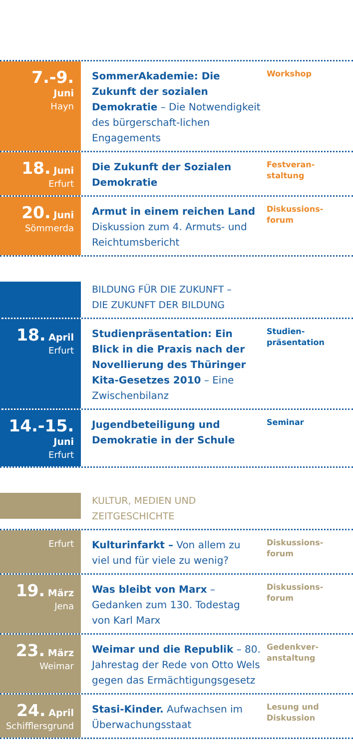7.-9.
Juni
Hayn
SommerAkademie: Die Zukunft der sozialen Demokratie – Die Notwendigkeit des bürgerschaft-lichen Engagements
Workshop
18. Juni
Erfurt
Die Zukunft der Sozialen Demokratie
Festveran-
staltung
20. Juni
Sömmerda
Armut in einem reichen Land
Diskussion zum 4. Armuts- und Reichtumsbericht
Diskussions-
forum
BILDUNG FÜR DIE ZUKUNFT –
DIE ZUKUNFT DER BILDUNG
18. April
Erfurt
Studienpräsentation: Ein Blick in die Praxis nach der Novellierung des Thüringer Kita-Gesetzes 2010 – Eine Zwischenbilanz
Studien-
präsentation
14.-15.
Juni
Erfurt
Jugendbeteiligung und Demokratie in der Schule
Seminar
KULTUR, MEDIEN UND ZEITGESCHICHTE
Erfurt
Kulturinfarkt – Von allem zu viel und für viele zu wenig?
Diskussions-
forum
19. März
Jena
Was bleibt von Marx – Gedanken zum 130. Todestag von Karl Marx
Diskussions-
forum
23. März
Weimar
Weimar und die Republik – 80. Jahrestag der Rede von Otto Wels gegen das Ermächtigungsgesetz
Gedenkver-
anstaltung
24. April
Schifflersgrund
Stasi-Kinder. Aufwachsen im Überwachungsstaat
Lesung und
Diskussion